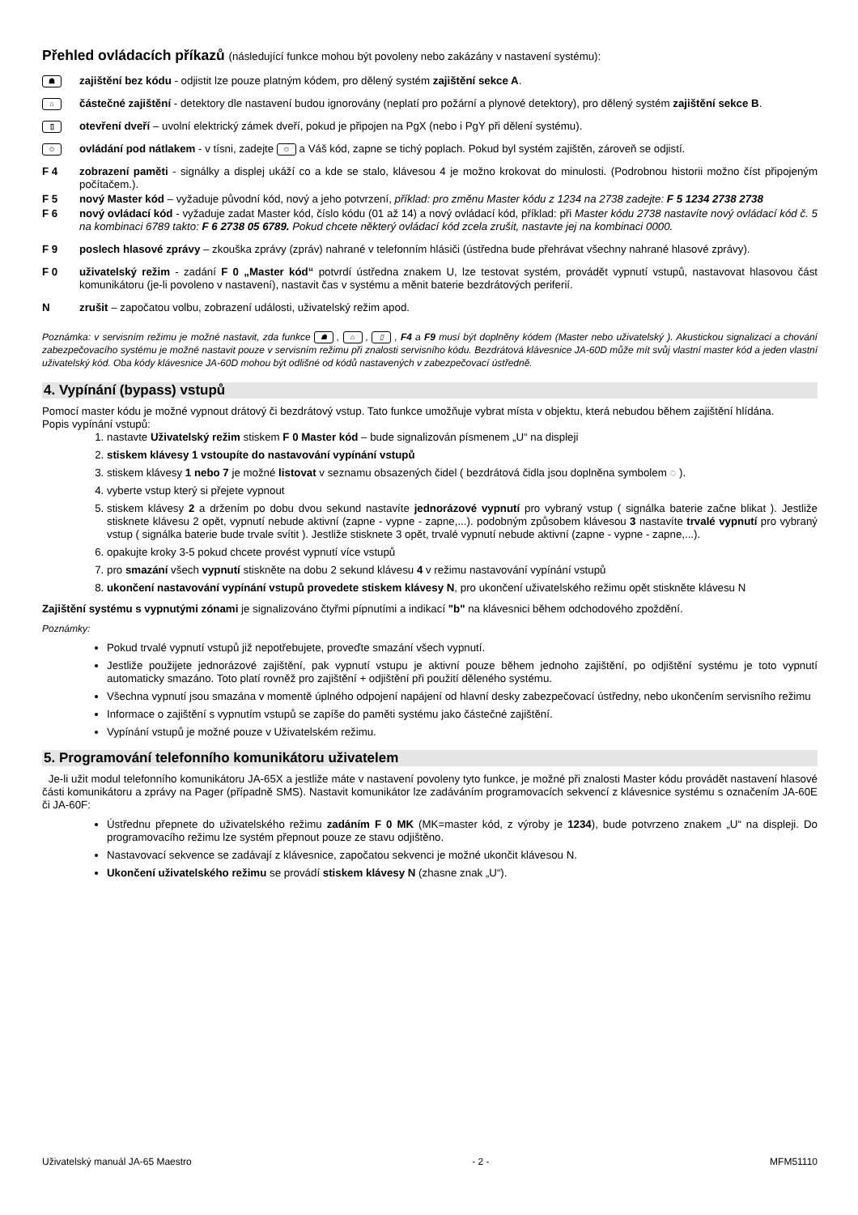Přehled ovládacích příkazů (následující funkce mohou být povoleny nebo zakázány v nastavení systému):
☗
zajištění bez kódu - odjistit lze pouze platným kódem, pro dělený systém zajištění sekce A.
⌂
částečné zajištění - detektory dle nastavení budou ignorovány (neplatí pro požární a plynové detektory), pro dělený systém zajištění sekce B.
▯
otevření dveří – uvolní elektrický zámek dveří, pokud je připojen na PgX (nebo i PgY při dělení systému).
☺
ovládání pod nátlakem - v tísni, zadejte ☺ a Váš kód, zapne se tichý poplach. Pokud byl systém zajištěn, zároveň se odjistí.
F 4 zobrazení paměti - signálky a displej ukáží co a kde se stalo, klávesou 4 je možno krokovat do minulosti. (Podrobnou historii možno číst připojeným počítačem.).
F 5 nový Master kód – vyžaduje původní kód, nový a jeho potvrzení, příklad: pro změnu Master kódu z 1234 na 2738 zadejte: F 5 1234 2738 2738
F 6 nový ovládací kód - vyžaduje zadat Master kód, číslo kódu (01 až 14) a nový ovládací kód, příklad: při Master kódu 2738 nastavíte nový ovládací kód č. 5 na kombinaci 6789 takto: F 6 2738 05 6789. Pokud chcete některý ovládací kód zcela zrušit, nastavte jej na kombinaci 0000.
F 9 poslech hlasové zprávy – zkouška zprávy (zpráv) nahrané v telefonním hlásiči (ústředna bude přehrávat všechny nahrané hlasové zprávy).
F 0 uživatelský režim - zadání F 0 „Master kód“ potvrdí ústředna znakem U, lze testovat systém, provádět vypnutí vstupů, nastavovat hlasovou část komunikátoru (je-li povoleno v nastavení), nastavit čas v systému a měnit baterie bezdrátových periferií.
N zrušit – započatou volbu, zobrazení události, uživatelský režim apod.
Poznámka: v servisním režimu je možné nastavit, zda funkce ☗ , ⌂ , ▯ , F4 a F9 musí být doplněny kódem (Master nebo uživatelský ). Akustickou signalizaci a chování zabezpečovacího systému je možné nastavit pouze v servisním režimu při znalosti servisního kódu. Bezdrátová klávesnice JA-60D může mít svůj vlastní master kód a jeden vlastní uživatelský kód. Oba kódy klávesnice JA-60D mohou být odlišné od kódů nastavených v zabezpečovací ústředně.
4. Vypínání (bypass) vstupů
Pomocí master kódu je možné vypnout drátový či bezdrátový vstup. Tato funkce umožňuje vybrat místa v objektu, která nebudou během zajištění hlídána.
Popis vypínání vstupů:
1. nastavte Uživatelský režim stiskem F 0 Master kód – bude signalizován písmenem „U“ na displeji
2. stiskem klávesy 1 vstoupíte do nastavování vypínání vstupů
3. stiskem klávesy 1 nebo 7 je možné listovat v seznamu obsazených čidel ( bezdrátová čidla jsou doplněna symbolem ◌ ).
4. vyberte vstup který si přejete vypnout
5. stiskem klávesy 2 a držením po dobu dvou sekund nastavíte jednorázové vypnutí pro vybraný vstup ( signálka baterie začne blikat ). Jestliže stisknete klávesu 2 opět, vypnutí nebude aktivní (zapne - vypne - zapne,...). podobným způsobem klávesou 3 nastavíte trvalé vypnutí pro vybraný vstup ( signálka baterie bude trvale svítit ). Jestliže stisknete 3 opět, trvalé vypnutí nebude aktivní (zapne - vypne - zapne,...).
6. opakujte kroky 3-5 pokud chcete provést vypnutí více vstupů
7. pro smazání všech vypnutí stiskněte na dobu 2 sekund klávesu 4 v režimu nastavování vypínání vstupů
8. ukončení nastavování vypínání vstupů provedete stiskem klávesy N, pro ukončení uživatelského režimu opět stiskněte klávesu N
Zajištění systému s vypnutými zónami je signalizováno čtyřmi pípnutími a indikací "b" na klávesnici během odchodového zpoždění.
Poznámky:
Pokud trvalé vypnutí vstupů již nepotřebujete, proveďte smazání všech vypnutí.
Jestliže použijete jednorázové zajištění, pak vypnutí vstupu je aktivní pouze během jednoho zajištění, po odjištění systému je toto vypnutí automaticky smazáno. Toto platí rovněž pro zajištění + odjištění při použití děleného systému.
Všechna vypnutí jsou smazána v momentě úplného odpojení napájení od hlavní desky zabezpečovací ústředny, nebo ukončením servisního režimu
Informace o zajištění s vypnutím vstupů se zapíše do paměti systému jako částečné zajištění.
Vypínání vstupů je možné pouze v Uživatelském režimu.
5. Programování telefonního komunikátoru uživatelem
Je-li užit modul telefonního komunikátoru JA-65X a jestliže máte v nastavení povoleny tyto funkce, je možné při znalosti Master kódu provádět nastavení hlasové části komunikátoru a zprávy na Pager (případně SMS). Nastavit komunikátor lze zadáváním programovacích sekvencí z klávesnice systému s označením JA-60E či JA-60F:
Ústřednu přepnete do uživatelského režimu zadáním F 0 MK (MK=master kód, z výroby je 1234), bude potvrzeno znakem „U“ na displeji. Do programovacího režimu lze systém přepnout pouze ze stavu odjištěno.
Nastavovací sekvence se zadávají z klávesnice, započatou sekvenci je možné ukončit klávesou N.
Ukončení uživatelského režimu se provádí stiskem klávesy N (zhasne znak „U“).
Uživatelský manuál JA-65 Maestro - 2 - MFM51110